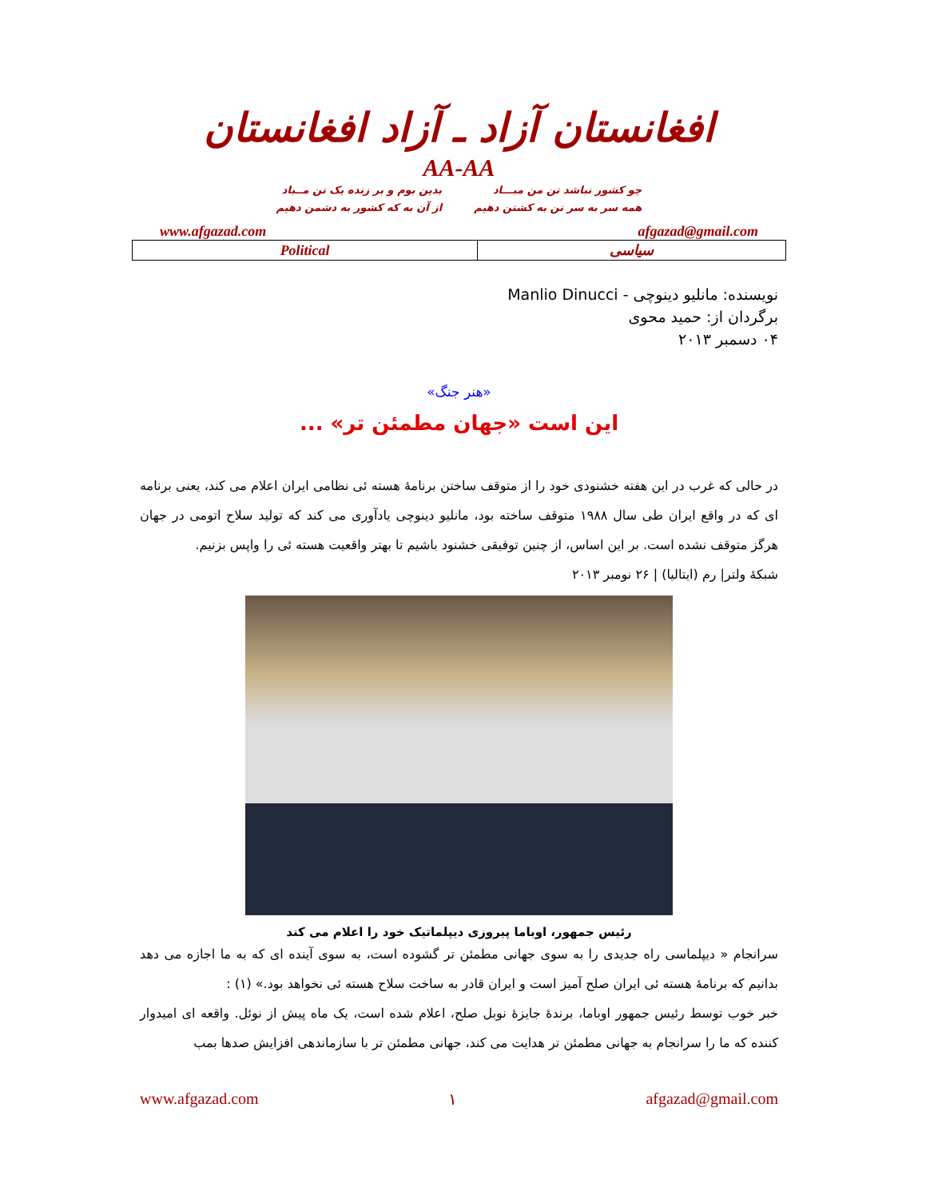افغانستان آزاد ـ آزاد افغانستان
AA-AA
چو کشور نباشد تن من مبـــاد
همه سر به سر تن به کشتن دهیم
بدین بوم و بر زنده یک تن مــباد
از آن به که کشور به دشمن دهیم
www.afgazad.com afgazad@gmail.com
| Political | سیاسی |
نویسنده: مانلیو دینوچی - Manlio Dinucci
برگردان از: حمید محوی
۰۴ دسمبر ۲۰۱۳
«هنر جنگ»
این است «جهان مطمئن تر» ...
در حالی که غرب در این هفته خشنودی خود را از متوقف ساختن برنامهٔ هسته ئی نظامی ایران اعلام می کند، یعنی برنامه ای که در واقع ایران طی سال ۱۹۸۸ متوقف ساخته بود، مانلیو دینوچی یادآوری می کند که تولید سلاح اتومی در جهان هرگز متوقف نشده است. بر این اساس، از چنین توفیقی خشنود باشیم تا بهتر واقعیت هسته ئی را واپس بزنیم.
شبکهٔ ولتر| رم (ایتالیا) | ۲۶ نومبر ۲۰۱۳
رئیس جمهور، اوباما پیروزی دیپلماتیک خود را اعلام می کند
سرانجام « دیپلماسی راه جدیدی را به سوی جهانی مطمئن تر گشوده است، به سوی آینده ای که به ما اجازه می دهد بدانیم که برنامهٔ هسته ئی ایران صلح آمیز است و ایران قادر به ساخت سلاح هسته ئی نخواهد بود.» (۱) :
خبر خوب توسط رئیس جمهور اوباما، برندهٔ جایزهٔ نوبل صلح، اعلام شده است، یک ماه پیش از نوئل. واقعه ای امیدوار کننده که ما را سرانجام به جهانی مطمئن تر هدایت می کند، جهانی مطمئن تر با سازماندهی افزایش صدها بمب
www.afgazad.com ۱ afgazad@gmail.com